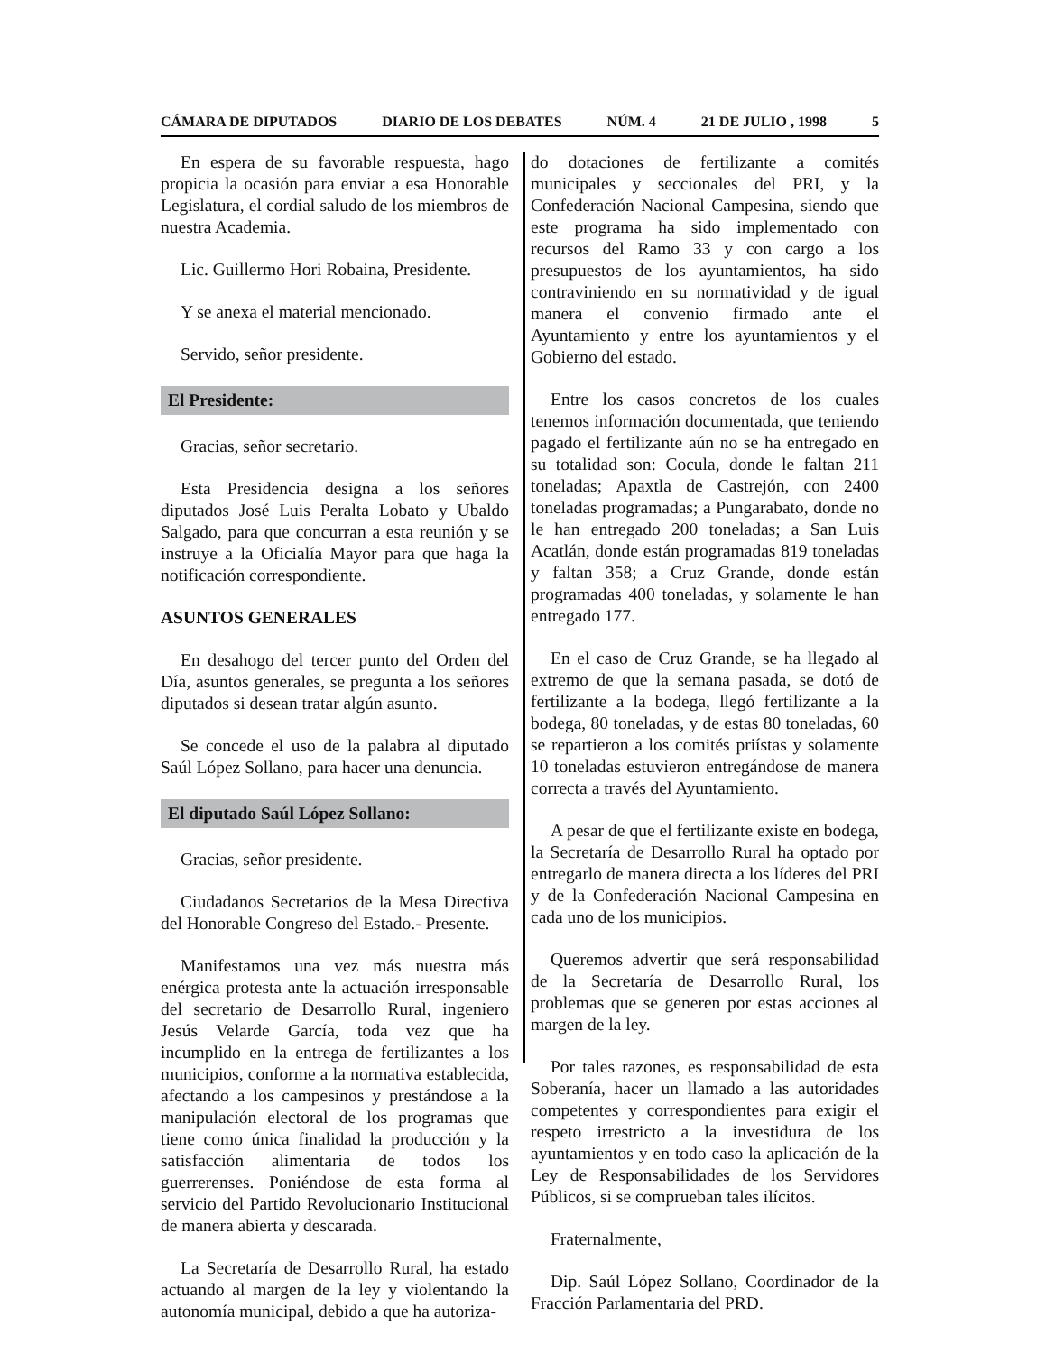CÁMARA DE DIPUTADOS DIARIO DE LOS DEBATES NÚM. 4 21 DE JULIO , 1998 5
En espera de su favorable respuesta, hago propicia la ocasión para enviar a esa Honorable Legislatura, el cordial saludo de los miembros de nuestra Academia.
Lic. Guillermo Hori Robaina, Presidente.
Y se anexa el material mencionado.
Servido, señor presidente.
El Presidente:
Gracias, señor secretario.
Esta Presidencia designa a los señores diputados José Luis Peralta Lobato y Ubaldo Salgado, para que concurran a esta reunión y se instruye a la Oficialía Mayor para que haga la notificación correspondiente.
ASUNTOS GENERALES
En desahogo del tercer punto del Orden del Día, asuntos generales, se pregunta a los señores diputados si desean tratar algún asunto.
Se concede el uso de la palabra al diputado Saúl López Sollano, para hacer una denuncia.
El diputado Saúl López Sollano:
Gracias, señor presidente.
Ciudadanos Secretarios de la Mesa Directiva del Honorable Congreso del Estado.- Presente.
Manifestamos una vez más nuestra más enérgica protesta ante la actuación irresponsable del secretario de Desarrollo Rural, ingeniero Jesús Velarde García, toda vez que ha incumplido en la entrega de fertilizantes a los municipios, conforme a la normativa establecida, afectando a los campesinos y prestándose a la manipulación electoral de los programas que tiene como única finalidad la producción y la satisfacción alimentaria de todos los guerrerenses. Poniéndose de esta forma al servicio del Partido Revolucionario Institucional de manera abierta y descarada.
La Secretaría de Desarrollo Rural, ha estado actuando al margen de la ley y violentando la autonomía municipal, debido a que ha autoriza-
do dotaciones de fertilizante a comités municipales y seccionales del PRI, y la Confederación Nacional Campesina, siendo que este programa ha sido implementado con recursos del Ramo 33 y con cargo a los presupuestos de los ayuntamientos, ha sido contraviniendo en su normatividad y de igual manera el convenio firmado ante el Ayuntamiento y entre los ayuntamientos y el Gobierno del estado.
Entre los casos concretos de los cuales tenemos información documentada, que teniendo pagado el fertilizante aún no se ha entregado en su totalidad son: Cocula, donde le faltan 211 toneladas; Apaxtla de Castrejón, con 2400 toneladas programadas; a Pungarabato, donde no le han entregado 200 toneladas; a San Luis Acatlán, donde están programadas 819 toneladas y faltan 358; a Cruz Grande, donde están programadas 400 toneladas, y solamente le han entregado 177.
En el caso de Cruz Grande, se ha llegado al extremo de que la semana pasada, se dotó de fertilizante a la bodega, llegó fertilizante a la bodega, 80 toneladas, y de estas 80 toneladas, 60 se repartieron a los comités priístas y solamente 10 toneladas estuvieron entregándose de manera correcta a través del Ayuntamiento.
A pesar de que el fertilizante existe en bodega, la Secretaría de Desarrollo Rural ha optado por entregarlo de manera directa a los líderes del PRI y de la Confederación Nacional Campesina en cada uno de los municipios.
Queremos advertir que será responsabilidad de la Secretaría de Desarrollo Rural, los problemas que se generen por estas acciones al margen de la ley.
Por tales razones, es responsabilidad de esta Soberanía, hacer un llamado a las autoridades competentes y correspondientes para exigir el respeto irrestricto a la investidura de los ayuntamientos y en todo caso la aplicación de la Ley de Responsabilidades de los Servidores Públicos, si se comprueban tales ilícitos.
Fraternalmente,
Dip. Saúl López Sollano, Coordinador de la Fracción Parlamentaria del PRD.